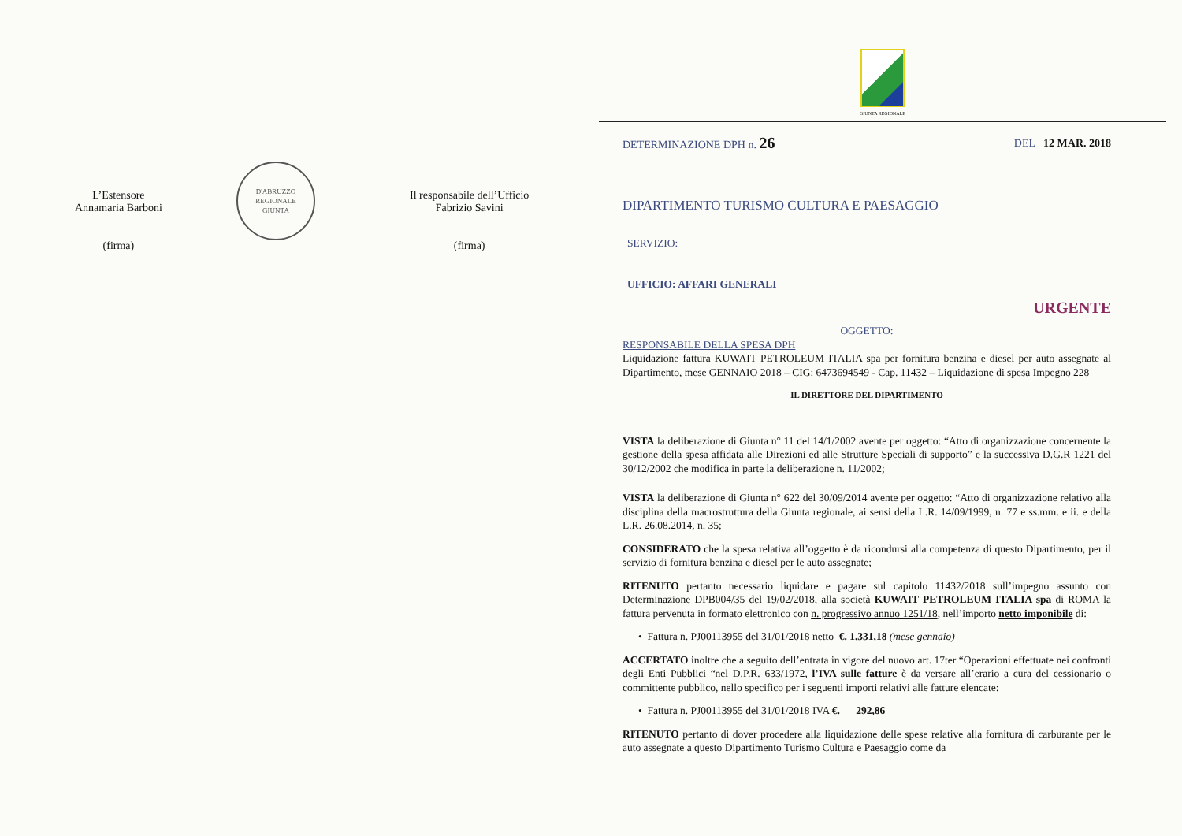L’Estensore
Annamaria Barboni
(firma)
D'ABRUZZO
REGIONALE
GIUNTA
Il responsabile dell’Ufficio
Fabrizio Savini
(firma)
GIUNTA REGIONALE
DETERMINAZIONE DPH n. 26 DEL 12 MAR. 2018
DIPARTIMENTO TURISMO CULTURA E PAESAGGIO
SERVIZIO:
UFFICIO: AFFARI GENERALI
URGENTE
OGGETTO:
RESPONSABILE DELLA SPESA DPH
Liquidazione fattura KUWAIT PETROLEUM ITALIA spa per fornitura benzina e diesel per auto assegnate al Dipartimento, mese GENNAIO 2018 – CIG: 6473694549 - Cap. 11432 – Liquidazione di spesa Impegno 228
IL DIRETTORE DEL DIPARTIMENTO
VISTA la deliberazione di Giunta n° 11 del 14/1/2002 avente per oggetto: “Atto di organizzazione concernente la gestione della spesa affidata alle Direzioni ed alle Strutture Speciali di supporto” e la successiva D.G.R 1221 del 30/12/2002 che modifica in parte la deliberazione n. 11/2002;
VISTA la deliberazione di Giunta n° 622 del 30/09/2014 avente per oggetto: “Atto di organizzazione relativo alla disciplina della macrostruttura della Giunta regionale, ai sensi della L.R. 14/09/1999, n. 77 e ss.mm. e ii. e della L.R. 26.08.2014, n. 35;
CONSIDERATO che la spesa relativa all’oggetto è da ricondursi alla competenza di questo Dipartimento, per il servizio di fornitura benzina e diesel per le auto assegnate;
RITENUTO pertanto necessario liquidare e pagare sul capitolo 11432/2018 sull’impegno assunto con Determinazione DPB004/35 del 19/02/2018, alla società KUWAIT PETROLEUM ITALIA spa di ROMA la fattura pervenuta in formato elettronico con n. progressivo annuo 1251/18, nell’importo netto imponibile di:
• Fattura n. PJ00113955 del 31/01/2018 netto €. 1.331,18 (mese gennaio)
ACCERTATO inoltre che a seguito dell’entrata in vigore del nuovo art. 17ter “Operazioni effettuate nei confronti degli Enti Pubblici “nel D.P.R. 633/1972, l’IVA sulle fatture è da versare all’erario a cura del cessionario o committente pubblico, nello specifico per i seguenti importi relativi alle fatture elencate:
• Fattura n. PJ00113955 del 31/01/2018 IVA €. 292,86
RITENUTO pertanto di dover procedere alla liquidazione delle spese relative alla fornitura di carburante per le auto assegnate a questo Dipartimento Turismo Cultura e Paesaggio come da